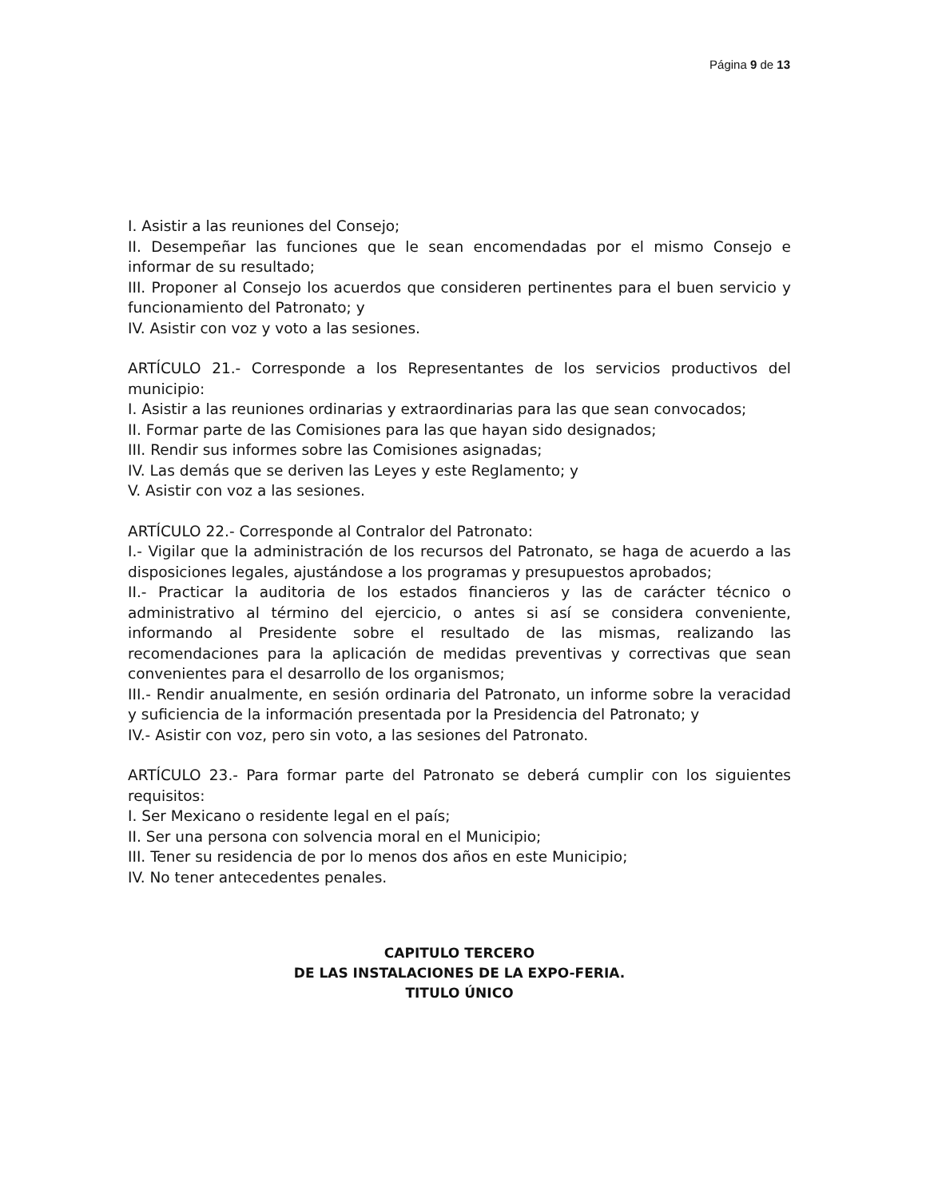Página 9 de 13
I. Asistir a las reuniones del Consejo;
II. Desempeñar las funciones que le sean encomendadas por el mismo Consejo e informar de su resultado;
III. Proponer al Consejo los acuerdos que consideren pertinentes para el buen servicio y funcionamiento del Patronato; y
IV. Asistir con voz y voto a las sesiones.
ARTÍCULO 21.- Corresponde a los Representantes de los servicios productivos del municipio:
I. Asistir a las reuniones ordinarias y extraordinarias para las que sean convocados;
II. Formar parte de las Comisiones para las que hayan sido designados;
III. Rendir sus informes sobre las Comisiones asignadas;
IV. Las demás que se deriven las Leyes y este Reglamento; y
V. Asistir con voz a las sesiones.
ARTÍCULO 22.- Corresponde al Contralor del Patronato:
I.- Vigilar que la administración de los recursos del Patronato, se haga de acuerdo a las disposiciones legales, ajustándose a los programas y presupuestos aprobados;
II.- Practicar la auditoria de los estados financieros y las de carácter técnico o administrativo al término del ejercicio, o antes si así se considera conveniente, informando al Presidente sobre el resultado de las mismas, realizando las recomendaciones para la aplicación de medidas preventivas y correctivas que sean convenientes para el desarrollo de los organismos;
III.- Rendir anualmente, en sesión ordinaria del Patronato, un informe sobre la veracidad y suficiencia de la información presentada por la Presidencia del Patronato; y
IV.- Asistir con voz, pero sin voto, a las sesiones del Patronato.
ARTÍCULO 23.- Para formar parte del Patronato se deberá cumplir con los siguientes requisitos:
I. Ser Mexicano o residente legal en el país;
II. Ser una persona con solvencia moral en el Municipio;
III. Tener su residencia de por lo menos dos años en este Municipio;
IV. No tener antecedentes penales.
CAPITULO TERCERO
DE LAS INSTALACIONES DE LA EXPO-FERIA.
TITULO ÚNICO